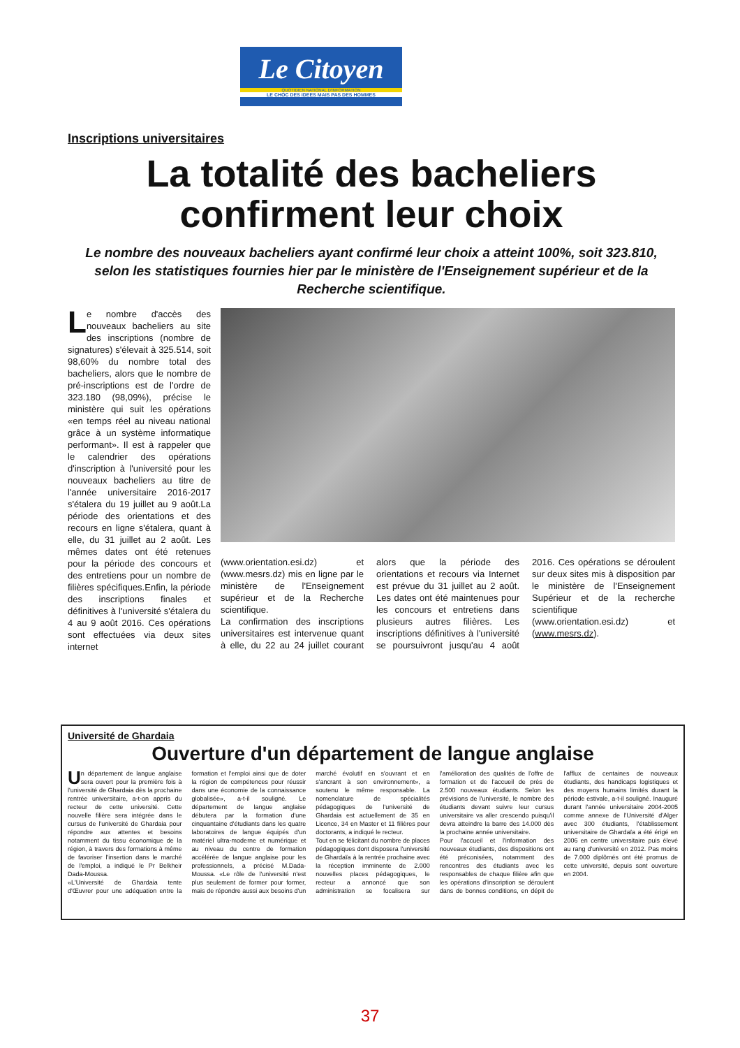Le Citoyen
QUOTIDIEN NATIONAL D'INFORMATION
LE CHOC DES IDEES MAIS PAS DES HOMMES
Inscriptions universitaires
La totalité des bacheliers
confirment leur choix
Le nombre des nouveaux bacheliers ayant confirmé leur choix a atteint 100%, soit 323.810, selon les statistiques fournies hier par le ministère de l'Enseignement supérieur et de la Recherche scientifique.
Le nombre d'accès des nouveaux bacheliers au site des inscriptions (nombre de signatures) s'élevait à 325.514, soit 98,60% du nombre total des bacheliers, alors que le nombre de pré-inscriptions est de l'ordre de 323.180 (98,09%), précise le ministère qui suit les opérations «en temps réel au niveau national grâce à un système informatique performant». Il est à rappeler que le calendrier des opérations d'inscription à l'université pour les nouveaux bacheliers au titre de l'année universitaire 2016-2017 s'étalera du 19 juillet au 9 août.La période des orientations et des recours en ligne s'étalera, quant à elle, du 31 juillet au 2 août. Les mêmes dates ont été retenues pour la période des concours et des entretiens pour un nombre de filières spécifiques.Enfin, la période des inscriptions finales et définitives à l'université s'étalera du 4 au 9 août 2016. Ces opérations sont effectuées via deux sites internet
(www.orientation.esi.dz) et (www.mesrs.dz) mis en ligne par le ministère de l'Enseignement supérieur et de la Recherche scientifique.
La confirmation des inscriptions universitaires est intervenue quant à elle, du 22 au 24 juillet courant alors que la période des orientations et recours via Internet est prévue du 31 juillet au 2 août. Les dates ont été maintenues pour les concours et entretiens dans plusieurs autres filières. Les inscriptions définitives à l'université se poursuivront jusqu'au 4 août 2016. Ces opérations se déroulent sur deux sites mis à disposition par le ministère de l'Enseignement Supérieur et de la recherche scientifique (www.orientation.esi.dz) et (www.mesrs.dz).
Université de Ghardaia
Ouverture d'un département de langue anglaise
Un département de langue anglaise sera ouvert pour la première fois à l'université de Ghardaia dès la prochaine rentrée universitaire, a-t-on appris du recteur de cette université. Cette nouvelle filière sera intégrée dans le cursus de l'université de Ghardaia pour répondre aux attentes et besoins notamment du tissu économique de la région, à travers des formations à même de favoriser l'insertion dans le marché de l'emploi, a indiqué le Pr Belkheir Dada-Moussa.
«L'Université de Ghardaia tente d'Œuvrer pour une adéquation entre la formation et l'emploi ainsi que de doter la région de compétences pour réussir dans une économie de la connaissance globalisée», a-t-il souligné. Le département de langue anglaise débutera par la formation d'une cinquantaine d'étudiants dans les quatre laboratoires de langue équipés d'un matériel ultra-moderne et numérique et au niveau du centre de formation accélérée de langue anglaise pour les professionnels, a précisé M.Dada-Moussa. «Le rôle de l'université n'est plus seulement de former pour former, mais de répondre aussi aux besoins d'un marché évolutif en s'ouvrant et en s'ancrant à son environnement», a soutenu le même responsable. La nomenclature de spécialités pédagogiques de l'université de Ghardaia est actuellement de 35 en Licence, 34 en Master et 11 filières pour doctorants, a indiqué le recteur.
Tout en se félicitant du nombre de places pédagogiques dont disposera l'université de Ghardaïa à la rentrée prochaine avec la réception imminente de 2.000 nouvelles places pédagogiques, le recteur a annoncé que son administration se focalisera sur l'amélioration des qualités de l'offre de formation et de l'accueil de près de 2.500 nouveaux étudiants. Selon les prévisions de l'université, le nombre des étudiants devant suivre leur cursus universitaire va aller crescendo puisqu'il devra atteindre la barre des 14.000 dès la prochaine année universitaire.
Pour l'accueil et l'information des nouveaux étudiants, des dispositions ont été préconisées, notamment des rencontres des étudiants avec les responsables de chaque filière afin que les opérations d'inscription se déroulent dans de bonnes conditions, en dépit de l'afflux de centaines de nouveaux étudiants, des handicaps logistiques et des moyens humains limités durant la période estivale, a-t-il souligné. Inauguré durant l'année universitaire 2004-2005 comme annexe de l'Université d'Alger avec 300 étudiants, l'établissement universitaire de Ghardaïa a été érigé en 2006 en centre universitaire puis élevé au rang d'université en 2012. Pas moins de 7.000 diplômés ont été promus de cette université, depuis sont ouverture en 2004.
37